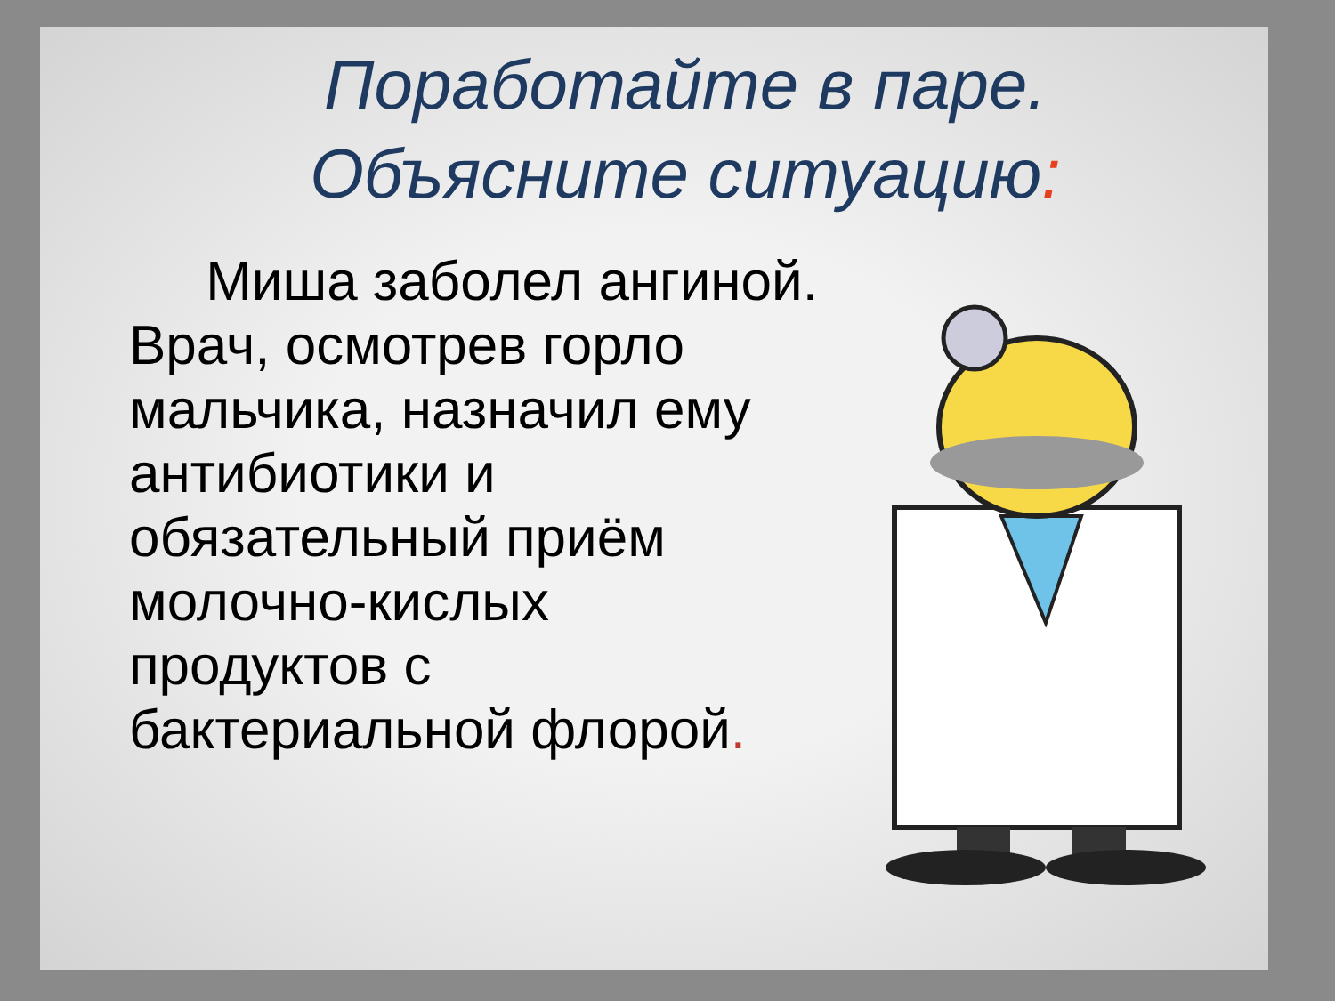Поработайте в паре.
Объясните ситуацию:
Миша заболел ангиной. Врач, осмотрев горло мальчика, назначил ему антибиотики и обязательный приём молочно-кислых продуктов с бактериальной флорой.